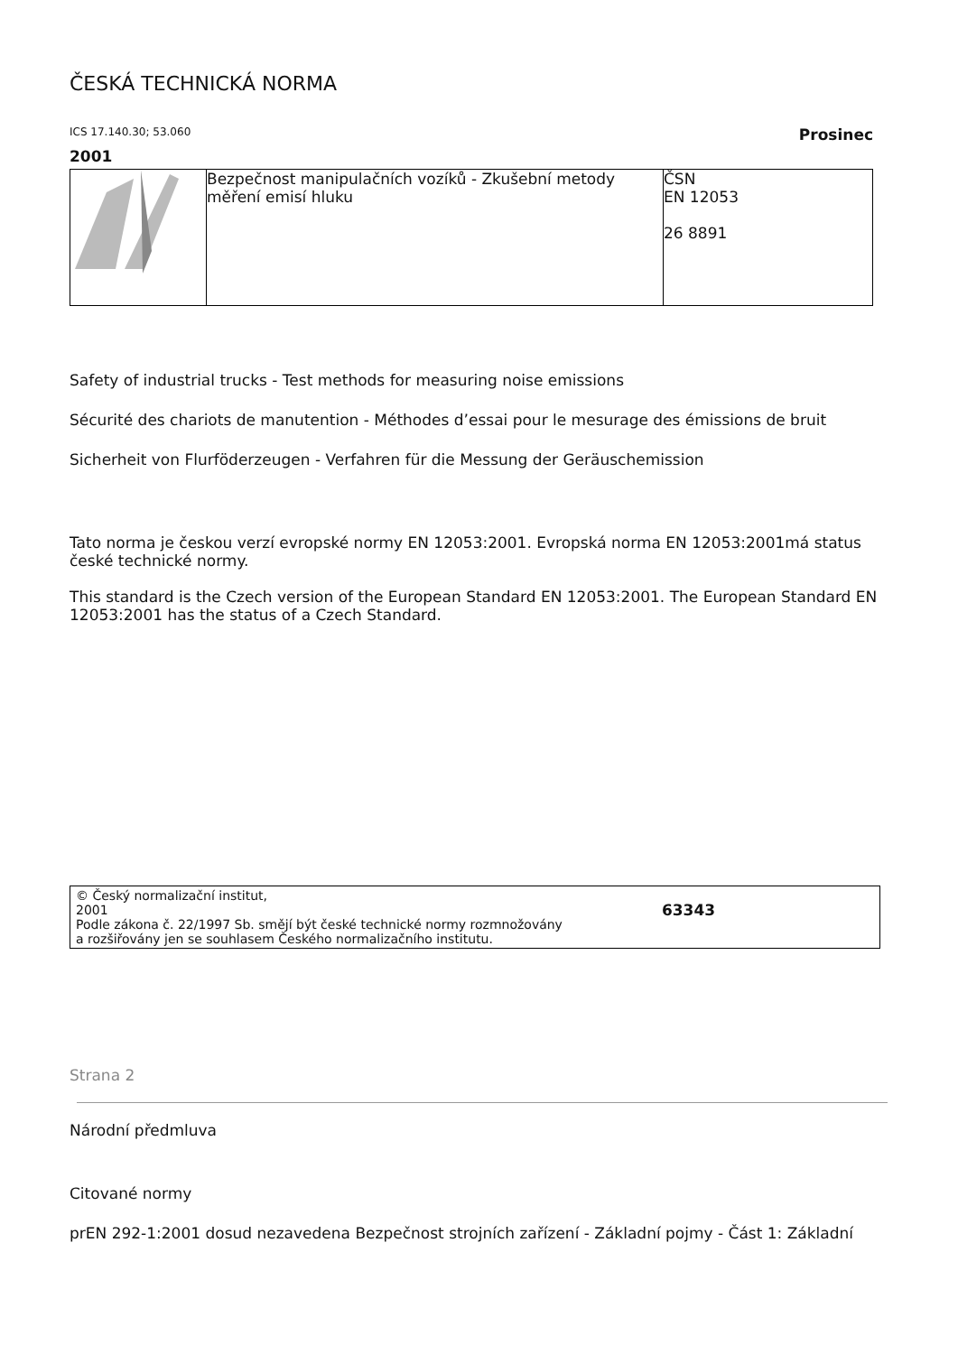ČESKÁ TECHNICKÁ NORMA
ICS 17.140.30; 53.060 Prosinec
2001
| | Bezpečnost manipulačních vozíků - Zkušební metody měření emisí hluku | ČSN EN 12053 26 8891 |
Safety of industrial trucks - Test methods for measuring noise emissions
Sécurité des chariots de manutention - Méthodes d’essai pour le mesurage des émissions de bruit
Sicherheit von Flurföderzeugen - Verfahren für die Messung der Geräuschemission
Tato norma je českou verzí evropské normy EN 12053:2001. Evropská norma EN 12053:2001má status české technické normy.
This standard is the Czech version of the European Standard EN 12053:2001. The European Standard EN 12053:2001 has the status of a Czech Standard.
© Český normalizační institut,
2001
Podle zákona č. 22/1997 Sb. smějí být české technické normy rozmnožovány
a rozšiřovány jen se souhlasem Českého normalizačního institutu.
63343
Strana 2
Národní předmluva
Citované normy
prEN 292-1:2001 dosud nezavedena Bezpečnost strojních zařízení - Základní pojmy - Část 1: Základní